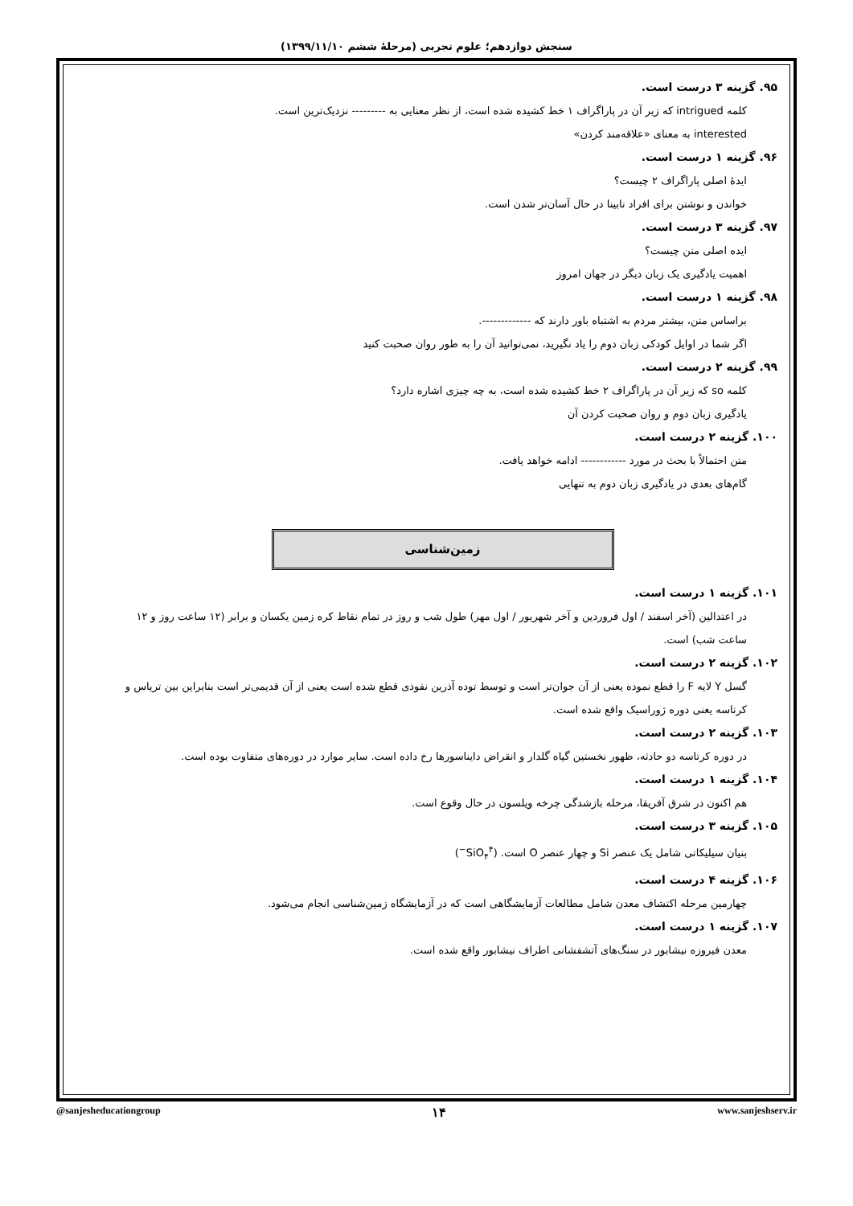سنجش دوازدهم؛ علوم تجربی (مرحلهٔ ششم ۱۳۹۹/۱۱/۱۰)
۹۵. گزینه ۳ درست است.
کلمه intrigued که زیر آن در پاراگراف ۱ خط کشیده شده است، از نظر معنایی به --------- نزدیک‌ترین است.
interested به معنای «علاقه‌مند کردن»
۹۶. گزینه ۱ درست است.
ایدهٔ اصلی پاراگراف ۲ چیست؟
خواندن و نوشتن برای افراد نابینا در حال آسان‌تر شدن است.
۹۷. گزینه ۳ درست است.
ایده اصلی متن چیست؟
اهمیت یادگیری یک زبان دیگر در جهان امروز
۹۸. گزینه ۱ درست است.
براساس متن، بیشتر مردم به اشتباه باور دارند که -------------.
اگر شما در اوایل کودکی زبان دوم را یاد نگیرید، نمی‌توانید آن را به طور روان صحبت کنید
۹۹. گزینه ۲ درست است.
کلمه so که زیر آن در پاراگراف ۲ خط کشیده شده است، به چه چیزی اشاره دارد؟
یادگیری زبان دوم و روان صحبت کردن آن
۱۰۰. گزینه ۲ درست است.
متن احتمالاً با بحث در مورد ------------ ادامه خواهد یافت.
گام‌های بعدی در یادگیری زبان دوم به تنهایی
زمین‌شناسی
۱۰۱. گزینه ۱ درست است.
در اعتدالین (آخر اسفند / اول فروردین و آخر شهریور / اول مهر) طول شب و روز در تمام نقاط کره زمین یکسان و برابر (۱۲ ساعت روز و ۱۲ ساعت شب) است.
۱۰۲. گزینه ۲ درست است.
گسل Y لایه F را قطع نموده یعنی از آن جوان‌تر است و توسط توده آذرین نفوذی قطع شده است یعنی از آن قدیمی‌تر است بنابراین بین تریاس و کرتاسه یعنی دوره ژوراسیک واقع شده است.
۱۰۳. گزینه ۲ درست است.
در دوره کرتاسه دو حادثه، ظهور نخستین گیاه گلدار و انقراض دایناسورها رخ داده است. سایر موارد در دوره‌های متفاوت بوده است.
۱۰۴. گزینه ۱ درست است.
هم اکنون در شرق آفریقا، مرحله بازشدگی چرخه ویلسون در حال وقوع است.
۱۰۵. گزینه ۳ درست است.
بنیان سیلیکاتی شامل یک عنصر Si و چهار عنصر O است. (SiO<sub>۴</sub><sup>۴−</sup>)
۱۰۶. گزینه ۴ درست است.
چهارمین مرحله اکتشاف معدن شامل مطالعات آزمایشگاهی است که در آزمایشگاه زمین‌شناسی انجام می‌شود.
۱۰۷. گزینه ۱ درست است.
معدن فیروزه نیشابور در سنگ‌های آتشفشانی اطراف نیشابور واقع شده است.
@sanjesheducationgroup ۱۴ www.sanjeshserv.ir